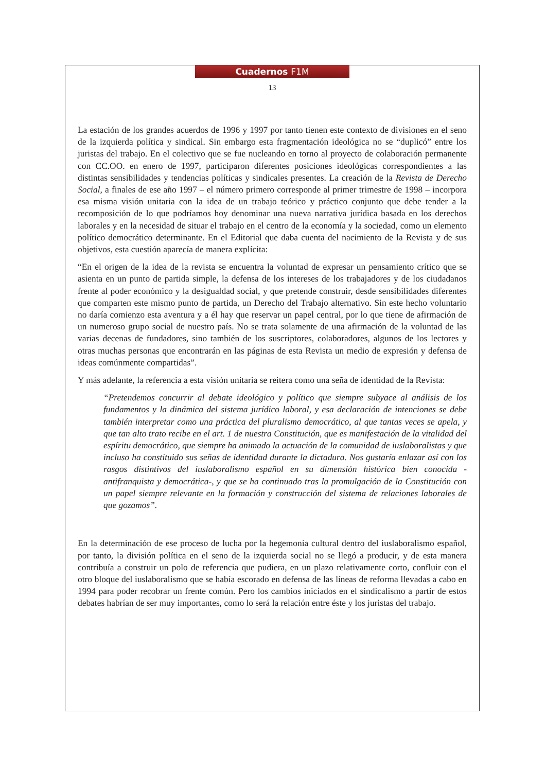Cuadernos F1M
13
La estación de los grandes acuerdos de 1996 y 1997 por tanto tienen este contexto de divisiones en el seno de la izquierda política y sindical. Sin embargo esta fragmentación ideológica no se “duplicó” entre los juristas del trabajo. En el colectivo que se fue nucleando en torno al proyecto de colaboración permanente con CC.OO. en enero de 1997, participaron diferentes posiciones ideológicas correspondientes a las distintas sensibilidades y tendencias políticas y sindicales presentes. La creación de la Revista de Derecho Social, a finales de ese año 1997 – el número primero corresponde al primer trimestre de 1998 – incorpora esa misma visión unitaria con la idea de un trabajo teórico y práctico conjunto que debe tender a la recomposición de lo que podríamos hoy denominar una nueva narrativa jurídica basada en los derechos laborales y en la necesidad de situar el trabajo en el centro de la economía y la sociedad, como un elemento político democrático determinante. En el Editorial que daba cuenta del nacimiento de la Revista y de sus objetivos, esta cuestión aparecía de manera explícita:
“En el origen de la idea de la revista se encuentra la voluntad de expresar un pensamiento crítico que se asienta en un punto de partida simple, la defensa de los intereses de los trabajadores y de los ciudadanos frente al poder económico y la desigualdad social, y que pretende construir, desde sensibilidades diferentes que comparten este mismo punto de partida, un Derecho del Trabajo alternativo. Sin este hecho voluntario no daría comienzo esta aventura y a él hay que reservar un papel central, por lo que tiene de afirmación de un numeroso grupo social de nuestro país. No se trata solamente de una afirmación de la voluntad de las varias decenas de fundadores, sino también de los suscriptores, colaboradores, algunos de los lectores y otras muchas personas que encontrarán en las páginas de esta Revista un medio de expresión y defensa de ideas comúnmente compartidas”.
Y más adelante, la referencia a esta visión unitaria se reitera como una seña de identidad de la Revista:
“Pretendemos concurrir al debate ideológico y político que siempre subyace al análisis de los fundamentos y la dinámica del sistema jurídico laboral, y esa declaración de intenciones se debe también interpretar como una práctica del pluralismo democrático, al que tantas veces se apela, y que tan alto trato recibe en el art. 1 de nuestra Constitución, que es manifestación de la vitalidad del espíritu democrático, que siempre ha animado la actuación de la comunidad de iuslaboralistas y que incluso ha constituido sus señas de identidad durante la dictadura. Nos gustaría enlazar así con los rasgos distintivos del iuslaboralismo español en su dimensión histórica bien conocida -antifranquista y democrática-, y que se ha continuado tras la promulgación de la Constitución con un papel siempre relevante en la formación y construcción del sistema de relaciones laborales de que gozamos”.
En la determinación de ese proceso de lucha por la hegemonía cultural dentro del iuslaboralismo español, por tanto, la división política en el seno de la izquierda social no se llegó a producir, y de esta manera contribuía a construir un polo de referencia que pudiera, en un plazo relativamente corto, confluir con el otro bloque del iuslaboralismo que se había escorado en defensa de las líneas de reforma llevadas a cabo en 1994 para poder recobrar un frente común. Pero los cambios iniciados en el sindicalismo a partir de estos debates habrían de ser muy importantes, como lo será la relación entre éste y los juristas del trabajo.